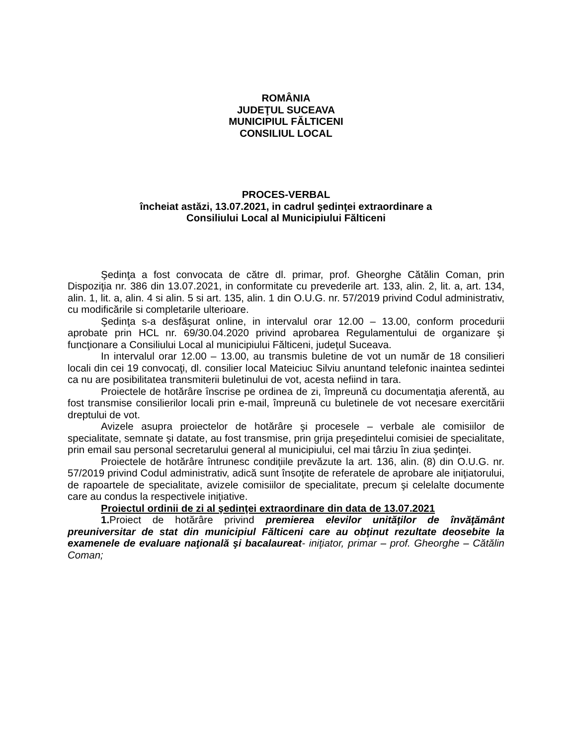ROMÂNIA
JUDEŢUL SUCEAVA
MUNICIPIUL FĂLTICENI
CONSILIUL LOCAL
PROCES-VERBAL
încheiat astăzi, 13.07.2021, in cadrul şedinţei extraordinare a
Consiliului Local al Municipiului Fălticeni
Şedinţa a fost convocata de către dl. primar, prof. Gheorghe Cătălin Coman, prin Dispoziţia nr. 386 din 13.07.2021, in conformitate cu prevederile art. 133, alin. 2, lit. a, art. 134, alin. 1, lit. a, alin. 4 si alin. 5 si art. 135, alin. 1 din O.U.G. nr. 57/2019 privind Codul administrativ, cu modificările si completarile ulterioare.
Şedinţa s-a desfăşurat online, in intervalul orar 12.00 – 13.00, conform procedurii aprobate prin HCL nr. 69/30.04.2020 privind aprobarea Regulamentului de organizare şi funcţionare a Consiliului Local al municipiului Fălticeni, judeţul Suceava.
In intervalul orar 12.00 – 13.00, au transmis buletine de vot un număr de 18 consilieri locali din cei 19 convocaţi, dl. consilier local Mateiciuc Silviu anuntand telefonic inaintea sedintei ca nu are posibilitatea transmiterii buletinului de vot, acesta nefiind in tara.
Proiectele de hotărâre înscrise pe ordinea de zi, împreună cu documentaţia aferentă, au fost transmise consilierilor locali prin e-mail, împreună cu buletinele de vot necesare exercitării dreptului de vot.
Avizele asupra proiectelor de hotărâre şi procesele – verbale ale comisiilor de specialitate, semnate şi datate, au fost transmise, prin grija preşedintelui comisiei de specialitate, prin email sau personal secretarului general al municipiului, cel mai târziu în ziua şedinţei.
Proiectele de hotărâre întrunesc condiţiile prevăzute la art. 136, alin. (8) din O.U.G. nr. 57/2019 privind Codul administrativ, adică sunt însoţite de referatele de aprobare ale iniţiatorului, de rapoartele de specialitate, avizele comisiilor de specialitate, precum şi celelalte documente care au condus la respectivele iniţiative.
Proiectul ordinii de zi al şedinţei extraordinare din data de 13.07.2021
1. Proiect de hotărâre privind premierea elevilor unităţilor de învăţământ preuniversitar de stat din municipiul Fălticeni care au obţinut rezultate deosebite la examenele de evaluare naţională şi bacalaureat- iniţiator, primar – prof. Gheorghe – Cătălin Coman;